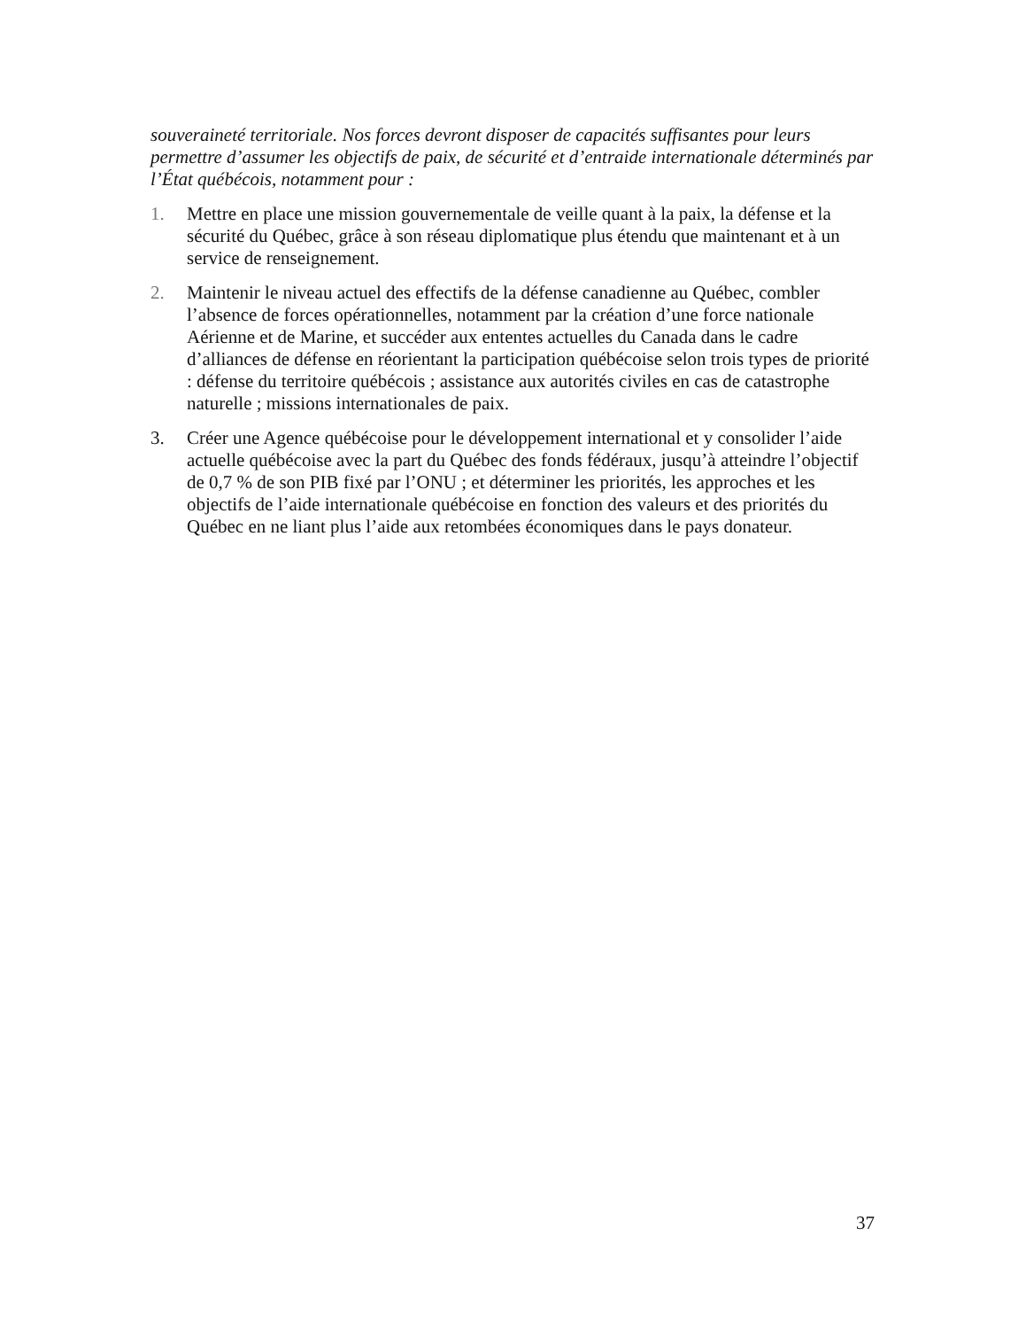souveraineté territoriale. Nos forces devront disposer de capacités suffisantes pour leurs permettre d’assumer les objectifs de paix, de sécurité et d’entraide internationale déterminés par l’État québécois, notamment pour :
1. Mettre en place une mission gouvernementale de veille quant à la paix, la défense et la sécurité du Québec, grâce à son réseau diplomatique plus étendu que maintenant et à un service de renseignement.
2. Maintenir le niveau actuel des effectifs de la défense canadienne au Québec, combler l’absence de forces opérationnelles, notamment par la création d’une force nationale Aérienne et de Marine, et succéder aux ententes actuelles du Canada dans le cadre d’alliances de défense en réorientant la participation québécoise selon trois types de priorité : défense du territoire québécois ; assistance aux autorités civiles en cas de catastrophe naturelle ; missions internationales de paix.
3. Créer une Agence québécoise pour le développement international et y consolider l’aide actuelle québécoise avec la part du Québec des fonds fédéraux, jusqu’à atteindre l’objectif de 0,7 % de son PIB fixé par l’ONU ; et déterminer les priorités, les approches et les objectifs de l’aide internationale québécoise en fonction des valeurs et des priorités du Québec en ne liant plus l’aide aux retombées économiques dans le pays donateur.
37